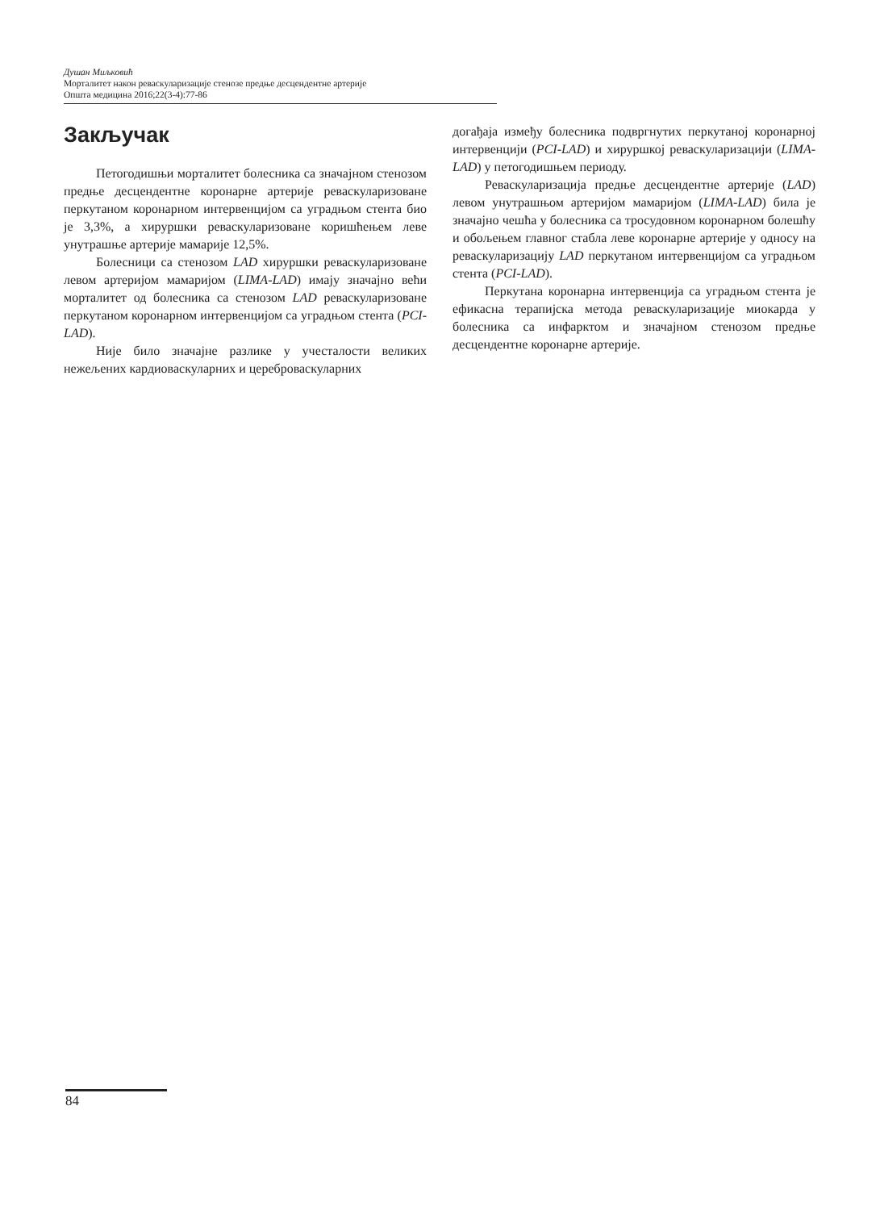Душан Миљковић
Морталитет након реваскуларизације стенозе предње десцендентне артерије
Општа медицина 2016;22(3-4):77-86
Закључак
Петогодишњи морталитет болесника са значајном стенозом предње десцендентне коронарне артерије реваскуларизоване перкутаном коронарном интервенцијом са уградњом стента био је 3,3%, а хируршки реваскуларизоване коришћењем леве унутрашње артерије мамарије 12,5%.
Болесници са стенозом LAD хируршки реваскуларизоване левом артеријом мамаријом (LIMA-LAD) имају значајно већи морталитет од болесника са стенозом LAD реваскуларизоване перкутаном коронарном интервенцијом са уградњом стента (PCI-LAD).
Није било значајне разлике у учесталости великих нежељених кардиоваскуларних и цереброваскуларних
догађаја између болесника подвргнутих перкутаној коронарној интервенцији (PCI-LAD) и хируршкој реваскуларизацији (LIMA-LAD) у петогодишњем периоду.
Реваскуларизација предње десцендентне артерије (LAD) левом унутрашњом артеријом мамаријом (LIMA-LAD) била је значајно чешћа у болесника са тросудовном коронарном болешћу и обољењем главног стабла леве коронарне артерије у односу на реваскуларизацију LAD перкутаном интервенцијом са уградњом стента (PCI-LAD).
Перкутана коронарна интервенција са уградњом стента је ефикасна терапијска метода реваскуларизације миокарда у болесника са инфарктом и значајном стенозом предње десцендентне коронарне артерије.
84